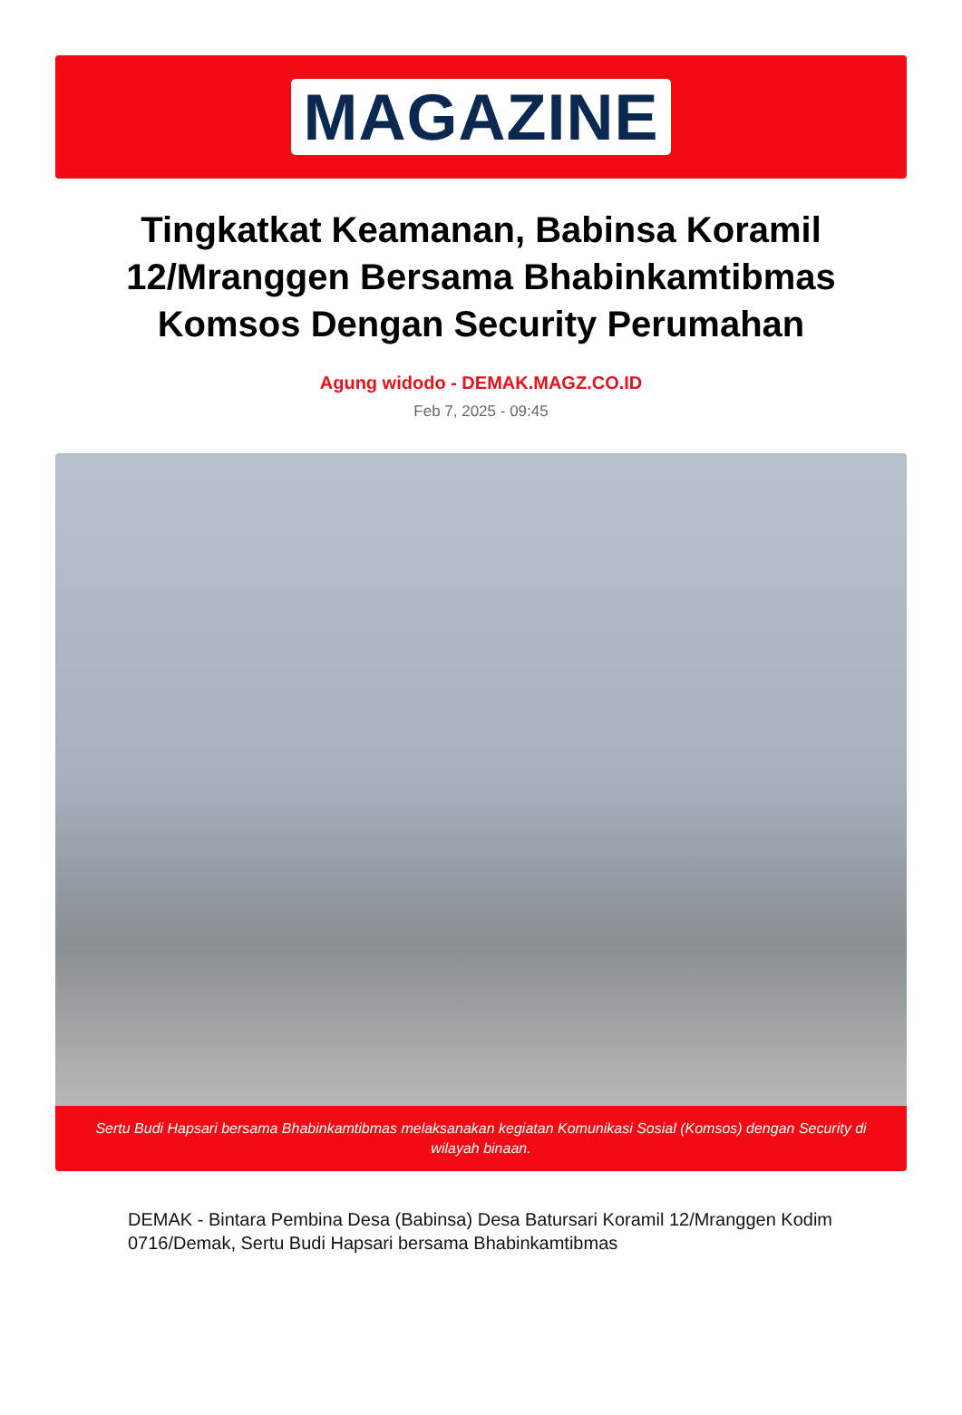MAGAZINE
Tingkatkat Keamanan, Babinsa Koramil 12/Mranggen Bersama Bhabinkamtibmas Komsos Dengan Security Perumahan
Agung widodo - DEMAK.MAGZ.CO.ID
Feb 7, 2025 - 09:45
Sertu Budi Hapsari bersama Bhabinkamtibmas melaksanakan kegiatan Komunikasi Sosial (Komsos) dengan Security di wilayah binaan.
DEMAK - Bintara Pembina Desa (Babinsa) Desa Batursari Koramil 12/Mranggen Kodim 0716/Demak, Sertu Budi Hapsari bersama Bhabinkamtibmas